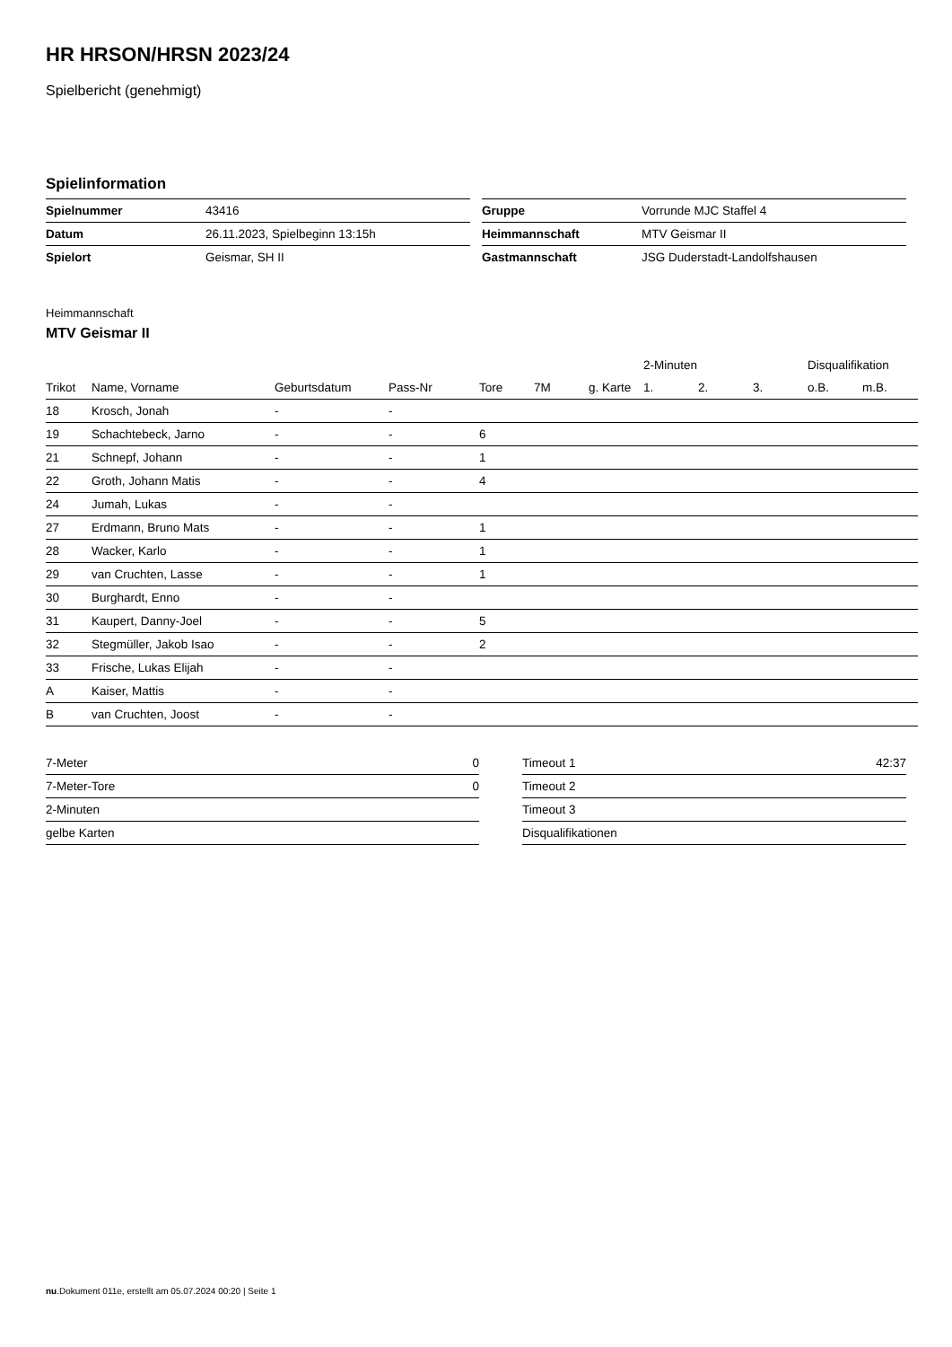HR HRSON/HRSN 2023/24
Spielbericht (genehmigt)
Spielinformation
| Spielnummer | 43416 |
| Datum | 26.11.2023, Spielbeginn 13:15h |
| Spielort | Geismar, SH II |
| Gruppe | Vorrunde MJC Staffel 4 |
| Heimmannschaft | MTV Geismar II |
| Gastmannschaft | JSG Duderstadt-Landolfshausen |
Heimmannschaft
MTV Geismar II
| | | | | | | | 2-Minuten | | | Disqualifikation | |
| --- | --- | --- | --- | --- | --- | --- | --- | --- | --- | --- | --- |
| Trikot | Name, Vorname | Geburtsdatum | Pass-Nr | Tore | 7M | g. Karte | 1. | 2. | 3. | o.B. | m.B. |
| 18 | Krosch, Jonah | - | - | | | | | | | | |
| 19 | Schachtebeck, Jarno | - | - | 6 | | | | | | | |
| 21 | Schnepf, Johann | - | - | 1 | | | | | | | |
| 22 | Groth, Johann Matis | - | - | 4 | | | | | | | |
| 24 | Jumah, Lukas | - | - | | | | | | | | |
| 27 | Erdmann, Bruno Mats | - | - | 1 | | | | | | | |
| 28 | Wacker, Karlo | - | - | 1 | | | | | | | |
| 29 | van Cruchten, Lasse | - | - | 1 | | | | | | | |
| 30 | Burghardt, Enno | - | - | | | | | | | | |
| 31 | Kaupert, Danny-Joel | - | - | 5 | | | | | | | |
| 32 | Stegmüller, Jakob Isao | - | - | 2 | | | | | | | |
| 33 | Frische, Lukas Elijah | - | - | | | | | | | | |
| A | Kaiser, Mattis | - | - | | | | | | | | |
| B | van Cruchten, Joost | - | - | | | | | | | | |
| 7-Meter | 0 |
| 7-Meter-Tore | 0 |
| 2-Minuten | |
| gelbe Karten | |
| Timeout 1 | 42:37 |
| Timeout 2 | |
| Timeout 3 | |
| Disqualifikationen | |
nu.Dokument 011e, erstellt am 05.07.2024 00:20 | Seite 1